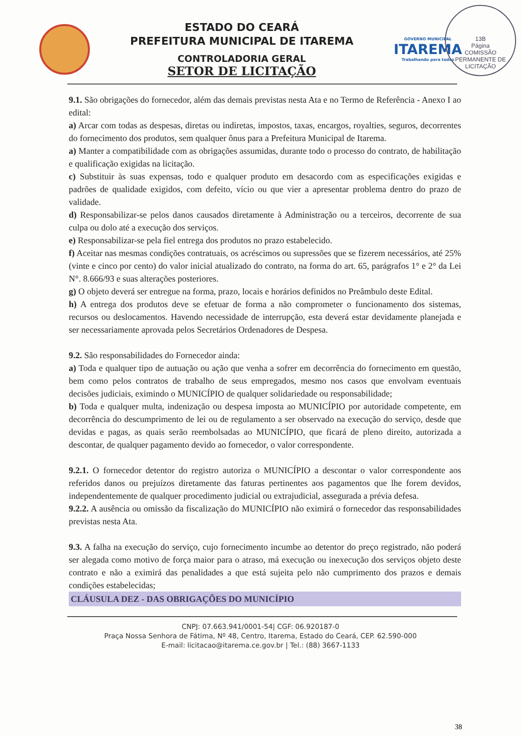ESTADO DO CEARÁ
PREFEITURA MUNICIPAL DE ITAREMA
CONTROLADORIA GERAL
SETOR DE LICITAÇÃO
GOVERNO MUNICIPAL
ITAREMA
Trabalhando para todos
13B
Página
COMISSÃO PERMANENTE DE LICITAÇÃO
9.1. São obrigações do fornecedor, além das demais previstas nesta Ata e no Termo de Referência - Anexo I ao edital:
a) Arcar com todas as despesas, diretas ou indiretas, impostos, taxas, encargos, royalties, seguros, decorrentes do fornecimento dos produtos, sem qualquer ônus para a Prefeitura Municipal de Itarema.
a) Manter a compatibilidade com as obrigações assumidas, durante todo o processo do contrato, de habilitação e qualificação exigidas na licitação.
c) Substituir às suas expensas, todo e qualquer produto em desacordo com as especificações exigidas e padrões de qualidade exigidos, com defeito, vício ou que vier a apresentar problema dentro do prazo de validade.
d) Responsabilizar-se pelos danos causados diretamente à Administração ou a terceiros, decorrente de sua culpa ou dolo até a execução dos serviços.
e) Responsabilizar-se pela fiel entrega dos produtos no prazo estabelecido.
f) Aceitar nas mesmas condições contratuais, os acréscimos ou supressões que se fizerem necessários, até 25% (vinte e cinco por cento) do valor inicial atualizado do contrato, na forma do art. 65, parágrafos 1° e 2° da Lei N°. 8.666/93 e suas alterações posteriores.
g) O objeto deverá ser entregue na forma, prazo, locais e horários definidos no Preâmbulo deste Edital.
h) A entrega dos produtos deve se efetuar de forma a não comprometer o funcionamento dos sistemas, recursos ou deslocamentos. Havendo necessidade de interrupção, esta deverá estar devidamente planejada e ser necessariamente aprovada pelos Secretários Ordenadores de Despesa.
9.2. São responsabilidades do Fornecedor ainda:
a) Toda e qualquer tipo de autuação ou ação que venha a sofrer em decorrência do fornecimento em questão, bem como pelos contratos de trabalho de seus empregados, mesmo nos casos que envolvam eventuais decisões judiciais, eximindo o MUNICÍPIO de qualquer solidariedade ou responsabilidade;
b) Toda e qualquer multa, indenização ou despesa imposta ao MUNICÍPIO por autoridade competente, em decorrência do descumprimento de lei ou de regulamento a ser observado na execução do serviço, desde que devidas e pagas, as quais serão reembolsadas ao MUNICÍPIO, que ficará de pleno direito, autorizada a descontar, de qualquer pagamento devido ao fornecedor, o valor correspondente.
9.2.1. O fornecedor detentor do registro autoriza o MUNICÍPIO a descontar o valor correspondente aos referidos danos ou prejuízos diretamente das faturas pertinentes aos pagamentos que lhe forem devidos, independentemente de qualquer procedimento judicial ou extrajudicial, assegurada a prévia defesa.
9.2.2. A ausência ou omissão da fiscalização do MUNICÍPIO não eximirá o fornecedor das responsabilidades previstas nesta Ata.
9.3. A falha na execução do serviço, cujo fornecimento incumbe ao detentor do preço registrado, não poderá ser alegada como motivo de força maior para o atraso, má execução ou inexecução dos serviços objeto deste contrato e não a eximirá das penalidades a que está sujeita pelo não cumprimento dos prazos e demais condições estabelecidas;
CLÁUSULA DEZ - DAS OBRIGAÇÕES DO MUNICÍPIO
CNPJ: 07.663.941/0001-54| CGF: 06.920187-0
Praça Nossa Senhora de Fátima, Nº 48, Centro, Itarema, Estado do Ceará, CEP. 62.590-000
E-mail: licitacao@itarema.ce.gov.br | Tel.: (88) 3667-1133
38